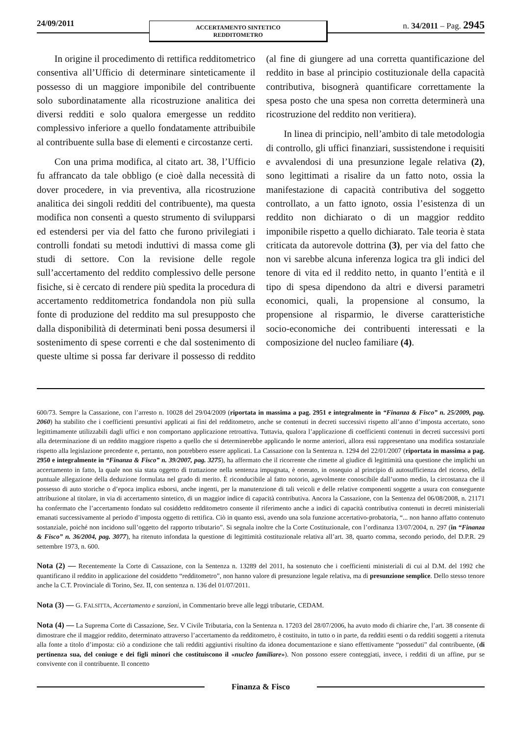24/09/2011
ACCERTAMENTO SINTETICO
REDDITOMETRO
n. 34/2011 – Pag. 2945
In origine il procedimento di rettifica redditometrico consentiva all’Ufficio di determinare sinteticamente il possesso di un maggiore imponibile del contribuente solo subordinatamente alla ricostruzione analitica dei diversi redditi e solo qualora emergesse un reddito complessivo inferiore a quello fondatamente attribuibile al contribuente sulla base di elementi e circostanze certi.
Con una prima modifica, al citato art. 38, l’Ufficio fu affrancato da tale obbligo (e cioè dalla necessità di dover procedere, in via preventiva, alla ricostruzione analitica dei singoli redditi del contribuente), ma questa modifica non consentì a questo strumento di svilupparsi ed estendersi per via del fatto che furono privilegiati i controlli fondati su metodi induttivi di massa come gli studi di settore. Con la revisione delle regole sull’accertamento del reddito complessivo delle persone fisiche, si è cercato di rendere più spedita la procedura di accertamento redditometrica fondandola non più sulla fonte di produzione del reddito ma sul presupposto che dalla disponibilità di determinati beni possa desumersi il sostenimento di spese correnti e che dal sostenimento di queste ultime si possa far derivare il possesso di reddito (al fine di giungere ad una corretta quantificazione del reddito in base al principio costituzionale della capacità contributiva, bisognerà quantificare correttamente la spesa posto che una spesa non corretta determinerà una ricostruzione del reddito non veritiera).
In linea di principio, nell’ambito di tale metodologia di controllo, gli uffici finanziari, sussistendone i requisiti e avvalendosi di una presunzione legale relativa (2), sono legittimati a risalire da un fatto noto, ossia la manifestazione di capacità contributiva del soggetto controllato, a un fatto ignoto, ossia l’esistenza di un reddito non dichiarato o di un maggior reddito imponibile rispetto a quello dichiarato. Tale teoria è stata criticata da autorevole dottrina (3), per via del fatto che non vi sarebbe alcuna inferenza logica tra gli indici del tenore di vita ed il reddito netto, in quanto l’entità e il tipo di spesa dipendono da altri e diversi parametri economici, quali, la propensione al consumo, la propensione al risparmio, le diverse caratteristiche socio-economiche dei contribuenti interessati e la composizione del nucleo familiare (4).
600/73. Sempre la Cassazione, con l’arresto n. 10028 del 29/04/2009 (riportata in massima a pag. 2951 e integralmente in “Finanza & Fisco” n. 25/2009, pag. 2060) ha stabilito che i coefficienti presuntivi applicati ai fini del redditometro, anche se contenuti in decreti successivi rispetto all’anno d’imposta accertato, sono legittimamente utilizzabili dagli uffici e non comportano applicazione retroattiva. Tuttavia, qualora l’applicazione di coefficienti contenuti in decreti successivi porti alla determinazione di un reddito maggiore rispetto a quello che si determinerebbe applicando le norme anteriori, allora essi rappresentano una modifica sostanziale rispetto alla legislazione precedente e, pertanto, non potrebbero essere applicati. La Cassazione con la Sentenza n. 1294 del 22/01/2007 (riportata in massima a pag. 2950 e integralmente in “Finanza & Fisco” n. 39/2007, pag. 3275), ha affermato che il ricorrente che rimette al giudice di legittimità una questione che implichi un accertamento in fatto, la quale non sia stata oggetto di trattazione nella sentenza impugnata, è onerato, in ossequio al principio di autosufficienza del ricorso, della puntuale allegazione della deduzione formulata nel grado di merito. È riconducibile al fatto notorio, agevolmente conoscibile dall’uomo medio, la circostanza che il possesso di auto storiche o d’epoca implica esborsi, anche ingenti, per la manutenzione di tali veicoli e delle relative componenti soggette a usura con conseguente attribuzione al titolare, in via di accertamento sintetico, di un maggior indice di capacità contributiva. Ancora la Cassazione, con la Sentenza del 06/08/2008, n. 21171 ha confermato che l’accertamento fondato sul cosiddetto redditometro consente il riferimento anche a indici di capacità contributiva contenuti in decreti ministeriali emanati successivamente al periodo d’imposta oggetto di rettifica. Ciò in quanto essi, avendo una sola funzione accertativo-probatoria, “... non hanno affatto contenuto sostanziale, poiché non incidono sull’oggetto del rapporto tributario”. Si segnala inoltre che la Corte Costituzionale, con l’ordinanza 13/07/2004, n. 297 (in “Finanza & Fisco” n. 36/2004, pag. 3077), ha ritenuto infondata la questione di legittimità costituzionale relativa all’art. 38, quarto comma, secondo periodo, del D.P.R. 29 settembre 1973, n. 600.
Nota (2) — Recentemente la Corte di Cassazione, con la Sentenza n. 13289 del 2011, ha sostenuto che i coefficienti ministeriali di cui al D.M. del 1992 che quantificano il reddito in applicazione del cosiddetto “redditometro”, non hanno valore di presunzione legale relativa, ma di presunzione semplice. Dello stesso tenore anche la C.T. Provinciale di Torino, Sez. II, con sentenza n. 136 del 01/07/2011.
Nota (3) — G. FALSITTA, Accertamento e sanzioni, in Commentario breve alle leggi tributarie, CEDAM.
Nota (4) — La Suprema Corte di Cassazione, Sez. V Civile Tributaria, con la Sentenza n. 17203 del 28/07/2006, ha avuto modo di chiarire che, l’art. 38 consente di dimostrare che il maggior reddito, determinato attraverso l’accertamento da redditometro, è costituito, in tutto o in parte, da redditi esenti o da redditi soggetti a ritenuta alla fonte a titolo d’imposta: ciò a condizione che tali redditi aggiuntivi risultino da idonea documentazione e siano effettivamente “posseduti” dal contribuente, (di pertinenza sua, del coniuge e dei figli minori che costituiscono il «nucleo familiare»). Non possono essere conteggiati, invece, i redditi di un affine, pur se convivente con il contribuente. Il concetto
Finanza & Fisco